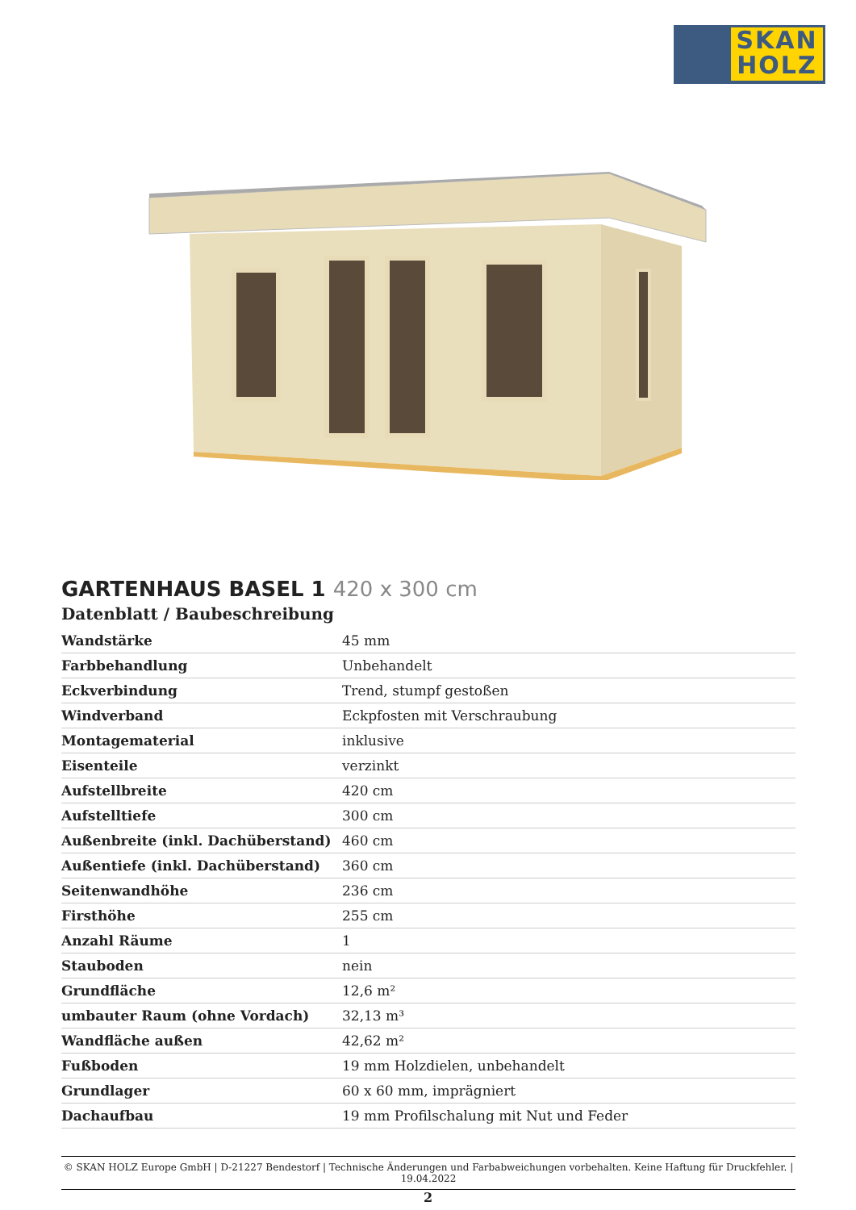SKAN
HOLZ
GARTENHAUS BASEL 1 420 x 300 cm
Datenblatt / Baubeschreibung
| Wandstärke | 45 mm |
| Farbbehandlung | Unbehandelt |
| Eckverbindung | Trend, stumpf gestoßen |
| Windverband | Eckpfosten mit Verschraubung |
| Montagematerial | inklusive |
| Eisenteile | verzinkt |
| Aufstellbreite | 420 cm |
| Aufstelltiefe | 300 cm |
| Außenbreite (inkl. Dachüberstand) | 460 cm |
| Außentiefe (inkl. Dachüberstand) | 360 cm |
| Seitenwandhöhe | 236 cm |
| Firsthöhe | 255 cm |
| Anzahl Räume | 1 |
| Stauboden | nein |
| Grundfläche | 12,6 m² |
| umbauter Raum (ohne Vordach) | 32,13 m³ |
| Wandfläche außen | 42,62 m² |
| Fußboden | 19 mm Holzdielen, unbehandelt |
| Grundlager | 60 x 60 mm, imprägniert |
| Dachaufbau | 19 mm Profilschalung mit Nut und Feder |
© SKAN HOLZ Europe GmbH | D-21227 Bendestorf | Technische Änderungen und Farbabweichungen vorbehalten. Keine Haftung für Druckfehler. | 19.04.2022
2